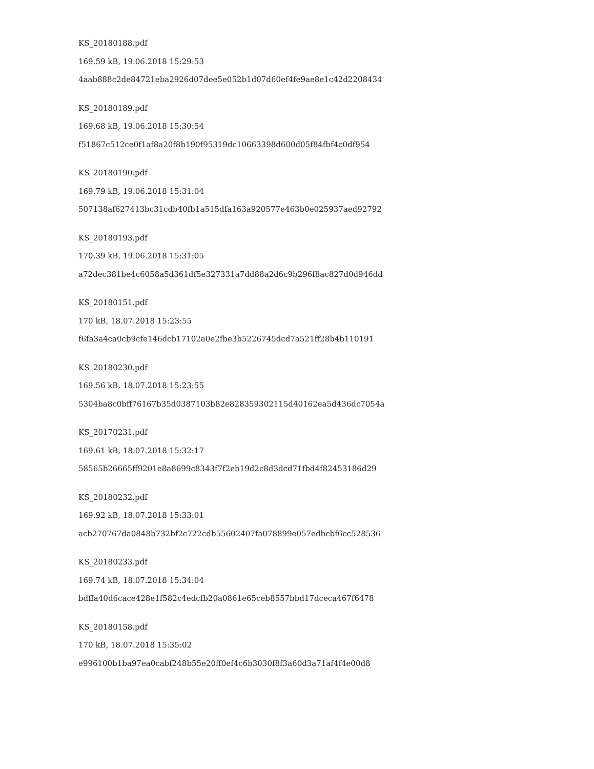KS_20180188.pdf
169.59 kB, 19.06.2018 15:29:53
4aab888c2de84721eba2926d07dee5e052b1d07d60ef4fe9ae8e1c42d2208434
KS_20180189.pdf
169.68 kB, 19.06.2018 15:30:54
f51867c512ce0f1af8a20f8b190f95319dc10663398d600d05f84fbf4c0df954
KS_20180190.pdf
169.79 kB, 19.06.2018 15:31:04
507138af627413bc31cdb40fb1a515dfa163a920577e463b0e025937aed92792
KS_20180193.pdf
170.39 kB, 19.06.2018 15:31:05
a72dec381be4c6058a5d361df5e327331a7dd88a2d6c9b296f8ac827d0d946dd
KS_20180151.pdf
170 kB, 18.07.2018 15:23:55
f6fa3a4ca0cb9cfe146dcb17102a0e2fbe3b5226745dcd7a521ff28b4b110191
KS_20180230.pdf
169.56 kB, 18.07.2018 15:23:55
5304ba8c0bff76167b35d0387103b82e828359302115d40162ea5d436dc7054a
KS_20170231.pdf
169.61 kB, 18.07.2018 15:32:17
58565b26665ff9201e8a8699c8343f7f2eb19d2c8d3dcd71fbd4f82453186d29
KS_20180232.pdf
169.92 kB, 18.07.2018 15:33:01
acb270767da0848b732bf2c722cdb55602407fa078899e057edbcbf6cc528536
KS_20180233.pdf
169.74 kB, 18.07.2018 15:34:04
bdffa40d6cace428e1f582c4edcfb20a0861e65ceb8557bbd17dceca467f6478
KS_20180158.pdf
170 kB, 18.07.2018 15:35:02
e996100b1ba97ea0cabf248b55e20ff0ef4c6b3030f8f3a60d3a71af4f4e00d8